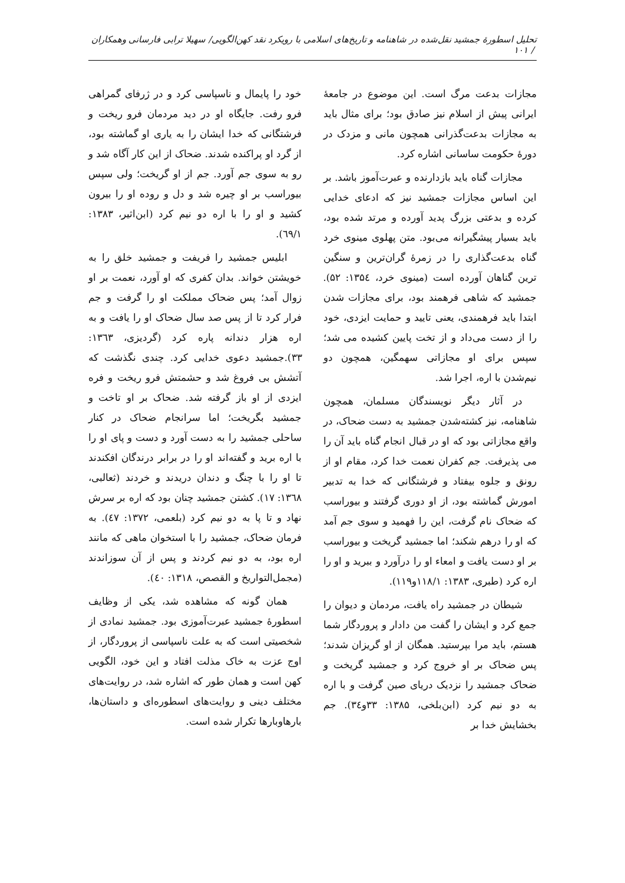تحلیل اسطورهٔ جمشید نقل‌شده در شاهنامه و تاریخ‌های اسلامی با رویکرد نقد کهن‌الگویی/ سهیلا ترابی فارسانی وهمکاران / ۱۰۱
مجازات بدعت مرگ است. این موضوع در جامعهٔ ایرانی پیش از اسلام نیز صادق بود؛ برای مثال باید به مجازات بدعت‌گذرانی همچون مانی و مزدک در دورهٔ حکومت ساسانی اشاره کرد.
مجازات گناه باید بازدارنده و عبرت‌آموز باشد. بر این اساس مجازات جمشید نیز که ادعای خدایی کرده و بدعتی بزرگ پدید آورده و مرتد شده بود، باید بسیار پیشگیرانه می‌بود. متن پهلوی مینوی خرد گناه بدعت‌گذاری را در زمرهٔ گران‌ترین و سنگین ترین گناهان آورده است (مینوی خرد، ۱۳۵٤: ۵۲). جمشید که شاهی فرهمند بود، برای مجازات شدن ابتدا باید فرهمندی، یعنی تایید و حمایت ایزدی، خود را از دست می‌داد و از تخت پایین کشیده می شد؛ سپس برای او مجازاتی سهمگین، همچون دو نیم‌شدن با اره، اجرا شد.
در آثار دیگر نویسندگان مسلمان، همچون شاهنامه، نیز کشته‌شدن جمشید به دست ضحاک، در واقع مجازاتی بود که او در قبال انجام گناه باید آن را می پذیرفت. جم کفران نعمت خدا کرد، مقام او از رونق و جلوه بیفتاد و فرشتگانی که خدا به تدبیر امورش گماشته بود، از او دوری گرفتند و بیوراسب که ضحاک نام گرفت، این را فهمید و سوی جم آمد که او را درهم شکند؛ اما جمشید گریخت و بیوراسب بر او دست یافت و امعاء او را درآورد و ببرید و او را اره کرد (طبری، ۱۳۸۳: ۱۱۸/۱و۱۱۹).
شیطان در جمشید راه یافت، مردمان و دیوان را جمع کرد و ایشان را گفت من دادار و پروردگار شما هستم، باید مرا بپرستید. همگان از او گریزان شدند؛ پس ضحاک بر او خروج کرد و جمشید گریخت و ضحاک جمشید را نزدیک دریای صین گرفت و با اره به دو نیم کرد (ابن‌بلخی، ۱۳۸۵: ۳۳و۳٤). جم بخشایش خدا بر
خود را پایمال و ناسپاسی کرد و در ژرفای گمراهی فرو رفت. جایگاه او در دید مردمان فرو ریخت و فرشتگانی که خدا ایشان را به یاری او گماشته بود، از گرد او پراکنده شدند. ضحاک از این کار آگاه شد و رو به سوی جم آورد. جم از او گریخت؛ ولی سپس بیوراسب بر او چیره شد و دل و روده او را بیرون کشید و او را با اره دو نیم کرد (ابن‌اثیر، ۱۳۸۳: ٦۹/۱).
ابلیس جمشید را فریفت و جمشید خلق را به خویشتن خواند. بدان کفری که او آورد، نعمت بر او زوال آمد؛ پس ضحاک مملکت او را گرفت و جم فرار کرد تا از پس صد سال ضحاک او را یافت و به اره هزار دندانه پاره کرد (گردیزی، ۱۳٦۳: ۳۳).جمشید دعوی خدایی کرد. چندی نگذشت که آتشش بی فروغ شد و حشمتش فرو ریخت و فره ایزدی از او باز گرفته شد. ضحاک بر او تاخت و جمشید بگریخت؛ اما سرانجام ضحاک در کنار ساحلی جمشید را به دست آورد و دست و پای او را با اره برید و گفته‌اند او را در برابر درندگان افکندند تا او را با چنگ و دندان دریدند و خردند (ثعالبی، ۱۳٦۸: ۱۷). کشتن جمشید چنان بود که اره بر سرش نهاد و تا پا به دو نیم کرد (بلعمی، ۱۳۷۲: ٤۷). به فرمان ضحاک، جمشید را با استخوان ماهی که مانند اره بود، به دو نیم کردند و پس از آن سوزاندند (مجمل‌التواریخ و القصص، ۱۳۱۸: ٤۰).
همان گونه که مشاهده شد، یکی از وظایف اسطورهٔ جمشید عبرت‌آموزی بود. جمشید نمادی از شخصیتی است که به علت ناسپاسی از پروردگار، از اوج عزت به خاک مذلت افتاد و این خود، الگویی کهن است و همان طور که اشاره شد، در روایت‌های مختلف دینی و روایت‌های اسطوره‌ای و داستان‌ها، بارهاوبارها تکرار شده است.